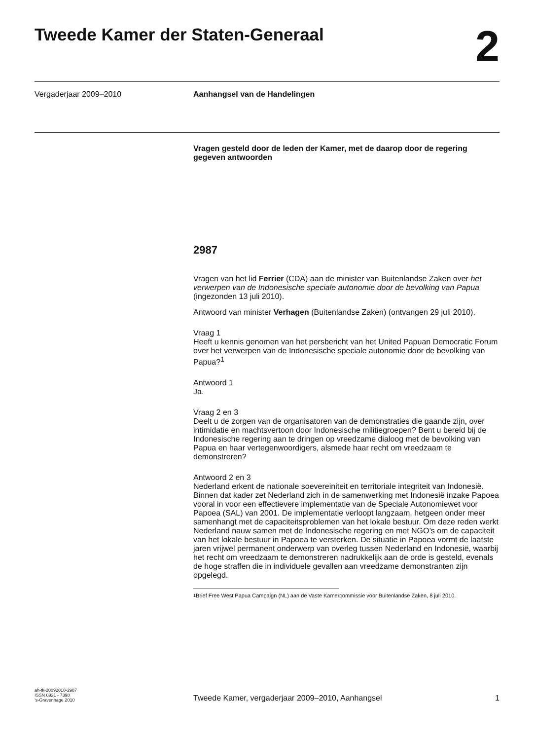Tweede Kamer der Staten-Generaal
2
Vergaderjaar 2009–2010 Aanhangsel van de Handelingen
Vragen gesteld door de leden der Kamer, met de daarop door de regering gegeven antwoorden
2987
Vragen van het lid Ferrier (CDA) aan de minister van Buitenlandse Zaken over het verwerpen van de Indonesische speciale autonomie door de bevolking van Papua (ingezonden 13 juli 2010).
Antwoord van minister Verhagen (Buitenlandse Zaken) (ontvangen 29 juli 2010).
Vraag 1
Heeft u kennis genomen van het persbericht van het United Papuan Democratic Forum over het verwerpen van de Indonesische speciale autonomie door de bevolking van Papua?<sup>1</sup>
Antwoord 1
Ja.
Vraag 2 en 3
Deelt u de zorgen van de organisatoren van de demonstraties die gaande zijn, over intimidatie en machtsvertoon door Indonesische militiegroepen? Bent u bereid bij de Indonesische regering aan te dringen op vreedzame dialoog met de bevolking van Papua en haar vertegenwoordigers, alsmede haar recht om vreedzaam te demonstreren?
Antwoord 2 en 3
Nederland erkent de nationale soevereiniteit en territoriale integriteit van Indonesië. Binnen dat kader zet Nederland zich in de samenwerking met Indonesië inzake Papoea vooral in voor een effectievere implementatie van de Speciale Autonomiewet voor Papoea (SAL) van 2001. De implementatie verloopt langzaam, hetgeen onder meer samenhangt met de capaciteitsproblemen van het lokale bestuur. Om deze reden werkt Nederland nauw samen met de Indonesische regering en met NGO’s om de capaciteit van het lokale bestuur in Papoea te versterken. De situatie in Papoea vormt de laatste jaren vrijwel permanent onderwerp van overleg tussen Nederland en Indonesië, waarbij het recht om vreedzaam te demonstreren nadrukkelijk aan de orde is gesteld, evenals de hoge straffen die in individuele gevallen aan vreedzame demonstranten zijn opgelegd.
<sup>1</sup> Brief Free West Papua Campaign (NL) aan de Vaste Kamercommissie voor Buitenlandse Zaken, 8 juli 2010.
ah-tk-20092010-2987
ISSN 0921 - 7398
’s-Gravenhage 2010
Tweede Kamer, vergaderjaar 2009–2010, Aanhangsel
1